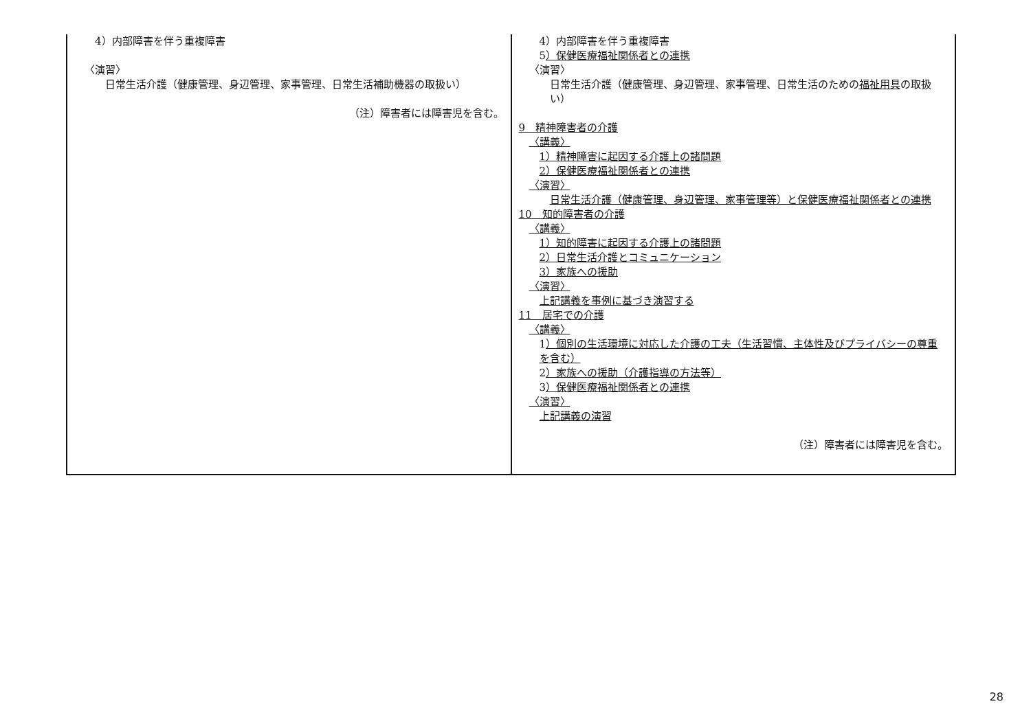| 4）内部障害を伴う重複障害 〈演習〉 日常生活介護（健康管理、身辺管理、家事管理、日常生活補助機器の取扱い） （注）障害者には障害児を含む。 | 4）内部障害を伴う重複障害 5 ）保健医療福祉関係者との連携 〈演習〉 日常生活介護（健康管理、身辺管理、家事管理、日常生活のための 福祉用具 の取扱い） 9 精神障害者の介護 〈講義〉 1）精神障害に起因する介護上の諸問題 2）保健医療福祉関係者との連携 〈演習〉 日常生活介護（健康管理、身辺管理、家事管理等）と保健医療福祉関係者との連携 10 知的障害者の介護 〈講義〉 1）知的障害に起因する介護上の諸問題 2）日常生活介護とコミュニケーション 3）家族への援助 〈演習〉 上記講義を事例に基づき演習する 11 居宅での介護 〈講義〉 1 ）個別の生活環境に対応した介護の工夫（生活習慣、主体性及びプライバシーの尊重を含む） 2 ）家族への援助（介護指導の方法等） 3 ）保健医療福祉関係者との連携 〈演習〉 上記講義の演習 （注）障害者には障害児を含む。 |
28